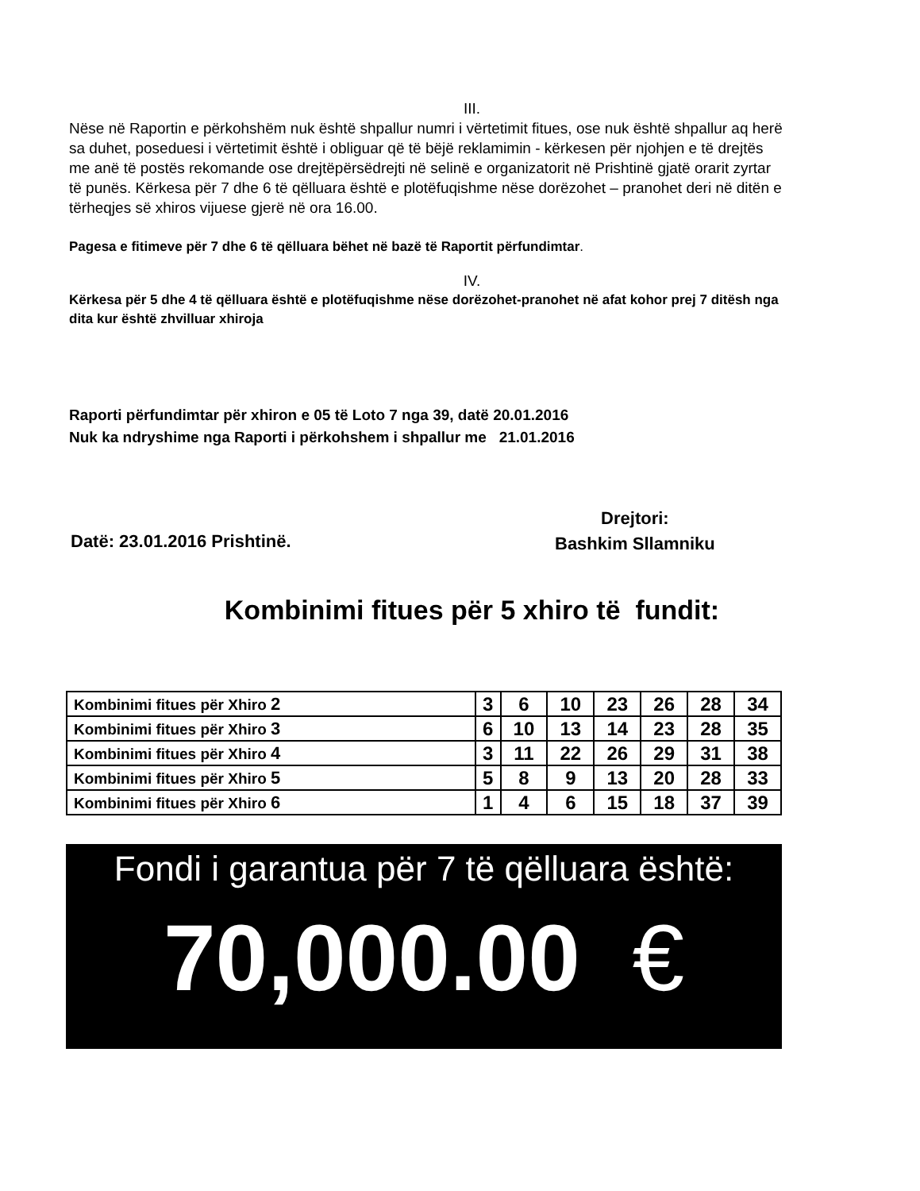III.
Nëse në Raportin e përkohshëm nuk është shpallur numri i vërtetimit fitues, ose nuk është shpallur aq herë sa duhet, poseduesi i vërtetimit është i obliguar që të bëjë reklamimin - kërkesen për njohjen e të drejtës me anë të postës rekomande ose drejtëpërsëdrejti në selinë e organizatorit në Prishtinë gjatë orarit zyrtar të punës. Kërkesa për 7 dhe 6 të qëlluara është e plotëfuqishme nëse dorëzohet – pranohet deri në ditën e tërheqjes së xhiros vijuese gjerë në ora 16.00.
Pagesa e fitimeve për 7 dhe 6 të qëlluara bëhet në bazë të Raportit përfundimtar.
IV.
Kërkesa për 5 dhe 4 të qëlluara është e plotëfuqishme nëse dorëzohet-pranohet në afat kohor prej 7 ditësh nga dita kur është zhvilluar xhiroja
Raporti përfundimtar për xhiron e 05 të Loto 7 nga 39, datë 20.01.2016
Nuk ka ndryshime nga Raporti i përkohshem i shpallur me 21.01.2016
Datë: 23.01.2016 Prishtinë.
Drejtori:
Bashkim Sllamniku
Kombinimi fitues për 5 xhiro të fundit:
| Kombinimi fitues për Xhiro 2 | 3 | 6 | 10 | 23 | 26 | 28 | 34 |
| Kombinimi fitues për Xhiro 3 | 6 | 10 | 13 | 14 | 23 | 28 | 35 |
| Kombinimi fitues për Xhiro 4 | 3 | 11 | 22 | 26 | 29 | 31 | 38 |
| Kombinimi fitues për Xhiro 5 | 5 | 8 | 9 | 13 | 20 | 28 | 33 |
| Kombinimi fitues për Xhiro 6 | 1 | 4 | 6 | 15 | 18 | 37 | 39 |
Fondi i garantua për 7 të qëlluara është:
70,000.00 €